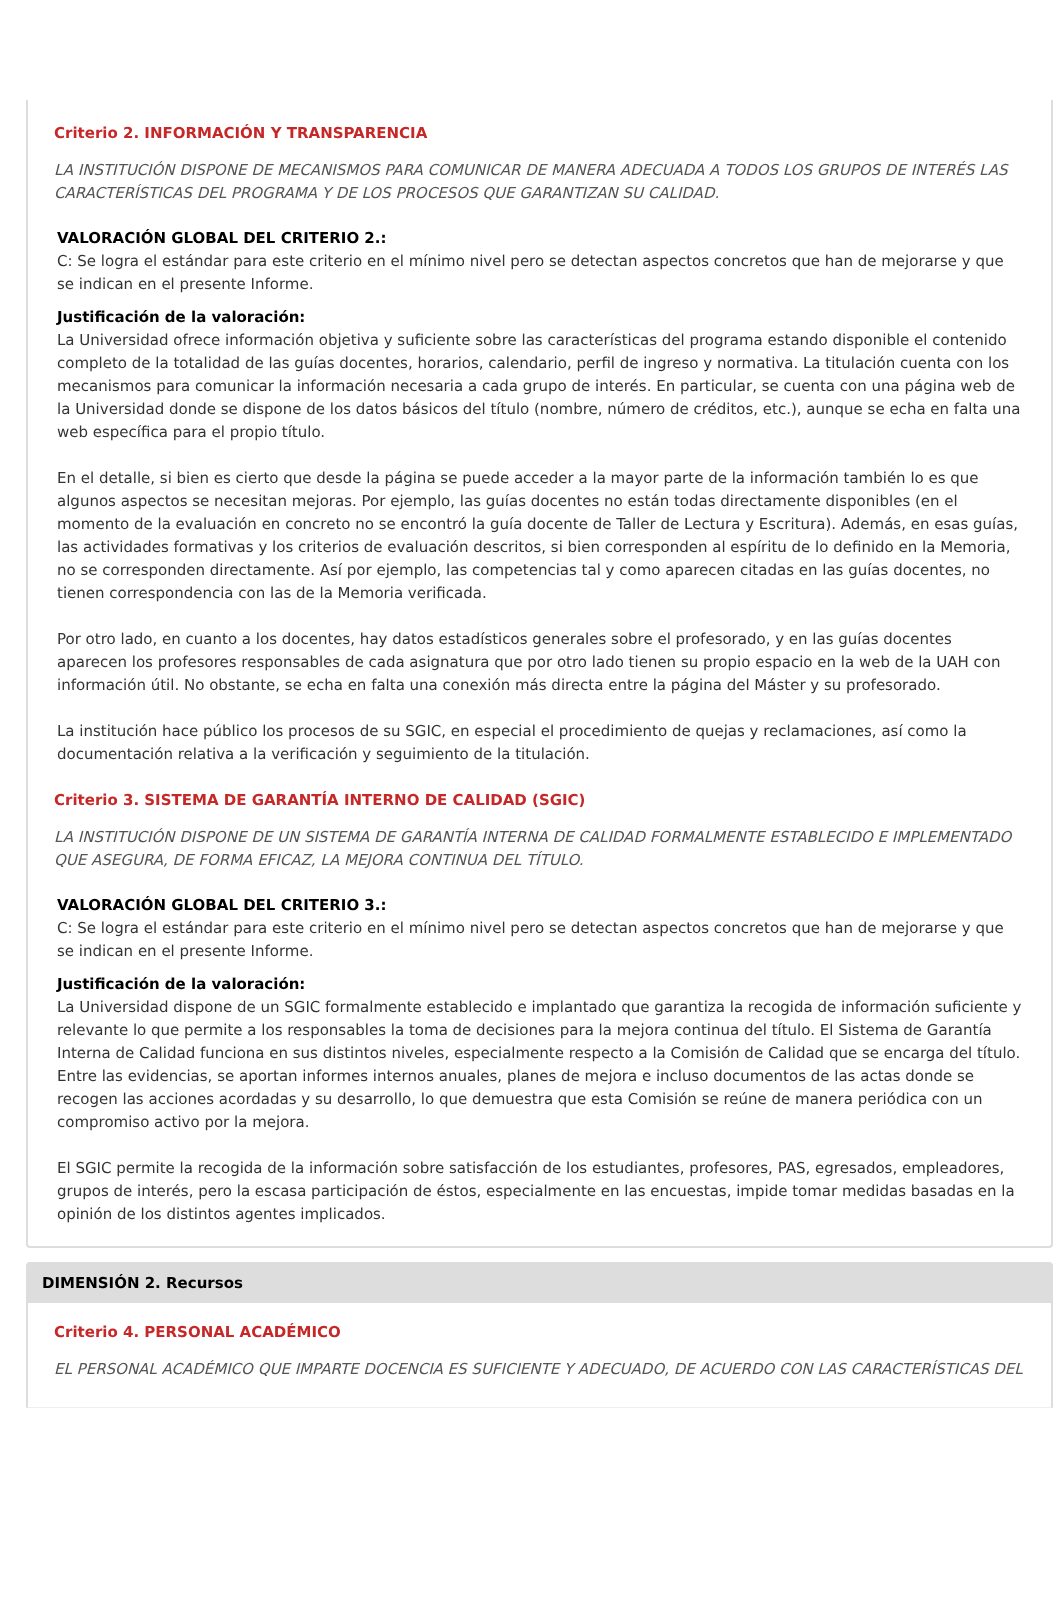Criterio 2. INFORMACIÓN Y TRANSPARENCIA
LA INSTITUCIÓN DISPONE DE MECANISMOS PARA COMUNICAR DE MANERA ADECUADA A TODOS LOS GRUPOS DE INTERÉS LAS CARACTERÍSTICAS DEL PROGRAMA Y DE LOS PROCESOS QUE GARANTIZAN SU CALIDAD.
VALORACIÓN GLOBAL DEL CRITERIO 2.:
C: Se logra el estándar para este criterio en el mínimo nivel pero se detectan aspectos concretos que han de mejorarse y que se indican en el presente Informe.
Justificación de la valoración:
La Universidad ofrece información objetiva y suficiente sobre las características del programa estando disponible el contenido completo de la totalidad de las guías docentes, horarios, calendario, perfil de ingreso y normativa. La titulación cuenta con los mecanismos para comunicar la información necesaria a cada grupo de interés. En particular, se cuenta con una página web de la Universidad donde se dispone de los datos básicos del título (nombre, número de créditos, etc.), aunque se echa en falta una web específica para el propio título.
En el detalle, si bien es cierto que desde la página se puede acceder a la mayor parte de la información también lo es que algunos aspectos se necesitan mejoras. Por ejemplo, las guías docentes no están todas directamente disponibles (en el momento de la evaluación en concreto no se encontró la guía docente de Taller de Lectura y Escritura). Además, en esas guías, las actividades formativas y los criterios de evaluación descritos, si bien corresponden al espíritu de lo definido en la Memoria, no se corresponden directamente. Así por ejemplo, las competencias tal y como aparecen citadas en las guías docentes, no tienen correspondencia con las de la Memoria verificada.
Por otro lado, en cuanto a los docentes, hay datos estadísticos generales sobre el profesorado, y en las guías docentes aparecen los profesores responsables de cada asignatura que por otro lado tienen su propio espacio en la web de la UAH con información útil. No obstante, se echa en falta una conexión más directa entre la página del Máster y su profesorado.
La institución hace público los procesos de su SGIC, en especial el procedimiento de quejas y reclamaciones, así como la documentación relativa a la verificación y seguimiento de la titulación.
Criterio 3. SISTEMA DE GARANTÍA INTERNO DE CALIDAD (SGIC)
LA INSTITUCIÓN DISPONE DE UN SISTEMA DE GARANTÍA INTERNA DE CALIDAD FORMALMENTE ESTABLECIDO E IMPLEMENTADO QUE ASEGURA, DE FORMA EFICAZ, LA MEJORA CONTINUA DEL TÍTULO.
VALORACIÓN GLOBAL DEL CRITERIO 3.:
C: Se logra el estándar para este criterio en el mínimo nivel pero se detectan aspectos concretos que han de mejorarse y que se indican en el presente Informe.
Justificación de la valoración:
La Universidad dispone de un SGIC formalmente establecido e implantado que garantiza la recogida de información suficiente y relevante lo que permite a los responsables la toma de decisiones para la mejora continua del título. El Sistema de Garantía Interna de Calidad funciona en sus distintos niveles, especialmente respecto a la Comisión de Calidad que se encarga del título. Entre las evidencias, se aportan informes internos anuales, planes de mejora e incluso documentos de las actas donde se recogen las acciones acordadas y su desarrollo, lo que demuestra que esta Comisión se reúne de manera periódica con un compromiso activo por la mejora.
El SGIC permite la recogida de la información sobre satisfacción de los estudiantes, profesores, PAS, egresados, empleadores, grupos de interés, pero la escasa participación de éstos, especialmente en las encuestas, impide tomar medidas basadas en la opinión de los distintos agentes implicados.
DIMENSIÓN 2. Recursos
Criterio 4. PERSONAL ACADÉMICO
EL PERSONAL ACADÉMICO QUE IMPARTE DOCENCIA ES SUFICIENTE Y ADECUADO, DE ACUERDO CON LAS CARACTERÍSTICAS DEL